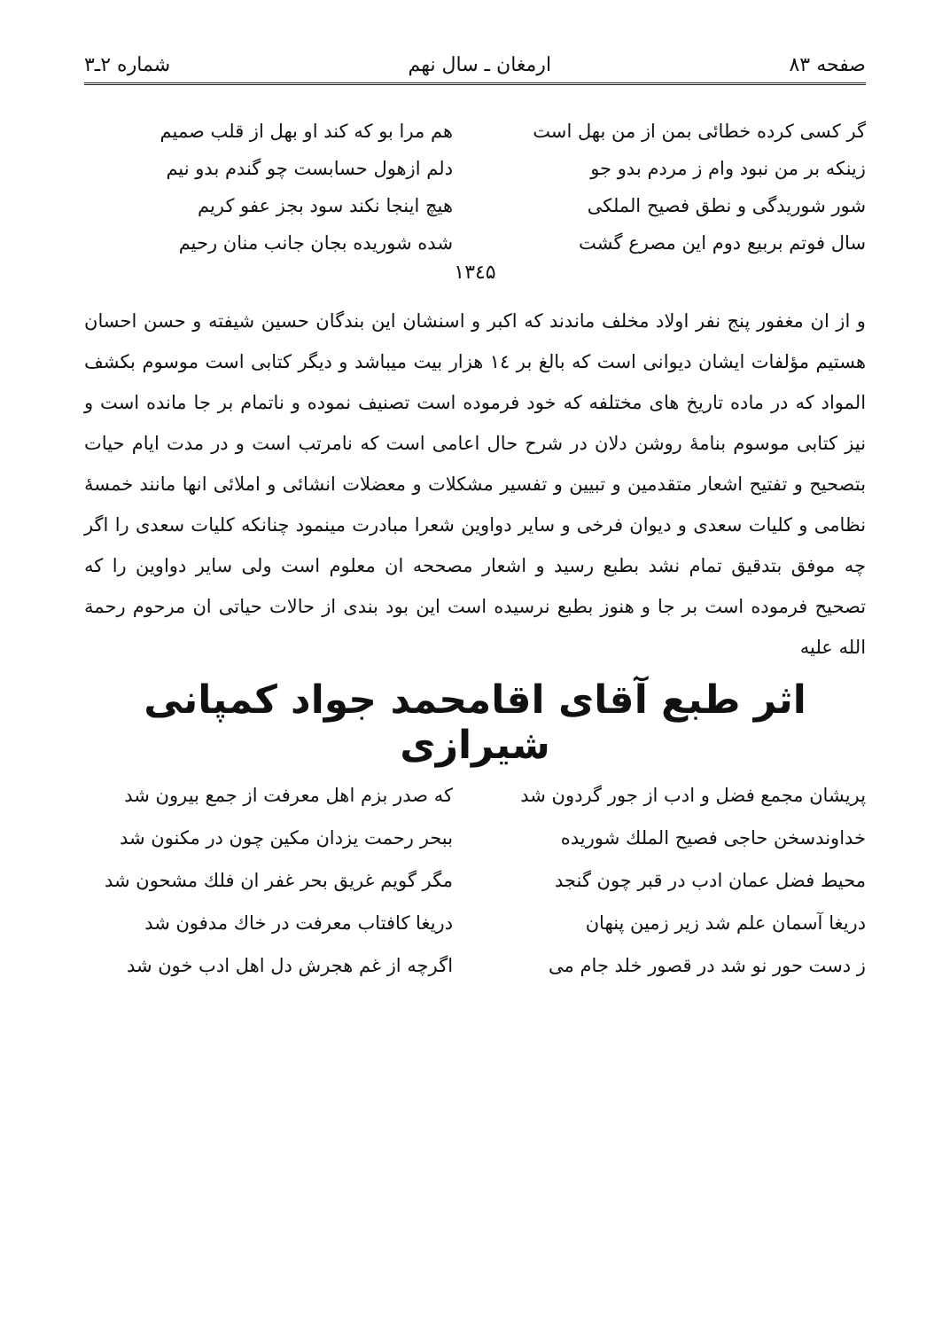صفحه ۸۳ ارمغان ـ سال نهم شماره ۲ـ۳
گر کسی کرده خطائی بمن از من بهل است
هم مرا بو که کند او بهل از قلب صمیم
زینکه بر من نبود وام ز مردم بدو جو
دلم ازهول حسابست چو گندم بدو نیم
شور شوریدگی و نطق فصیح الملکی
هیچ اینجا نکند سود بجز عفو کریم
سال فوتم بربیع دوم این مصرع گشت
شده شوریده بجان جانب منان رحیم
۱۳٤۵
و از ان مغفور پنج نفر اولاد مخلف ماندند که اکبر و اسنشان این بندگان حسین شیفته و حسن احسان هستیم مؤلفات ایشان دیوانی است که بالغ بر ۱٤ هزار بیت میباشد و دیگر کتابی است موسوم بکشف المواد که در ماده تاریخ های مختلفه که خود فرموده است تصنیف نموده و ناتمام بر جا مانده است و نیز کتابی موسوم بنامهٔ روشن دلان در شرح حال اعامی است که نامرتب است و در مدت ایام حیات بتصحیح و تفتیح اشعار متقدمین و تبیین و تفسیر مشکلات و معضلات انشائی و املائی انها مانند خمسهٔ نظامی و کلیات سعدی و دیوان فرخی و سایر دواوین شعرا مبادرت مینمود چنانکه کلیات سعدی را اگر چه موفق بتدقیق تمام نشد بطبع رسید و اشعار مصححه ان معلوم است ولی سایر دواوین را که تصحیح فرموده است بر جا و هنوز بطبع نرسیده است این بود بندی از حالات حیاتی ان مرحوم رحمة الله علیه
اثر طبع آقای اقامحمد جواد کمپانی شیرازی
پریشان مجمع فضل و ادب از جور گردون شد
که صدر بزم اهل معرفت از جمع بیرون شد
خداوندسخن حاجی فصیح الملك شوریده
ببحر رحمت یزدان مکین چون در مکنون شد
محیط فضل عمان ادب در قبر چون گنجد
مگر گویم غریق بحر غفر ان فلك مشحون شد
دریغا آسمان علم شد زیر زمین پنهان
دریغا کافتاب معرفت در خاك مدفون شد
ز دست حور نو شد در قصور خلد جام می
اگرچه از غم هجرش دل اهل ادب خون شد